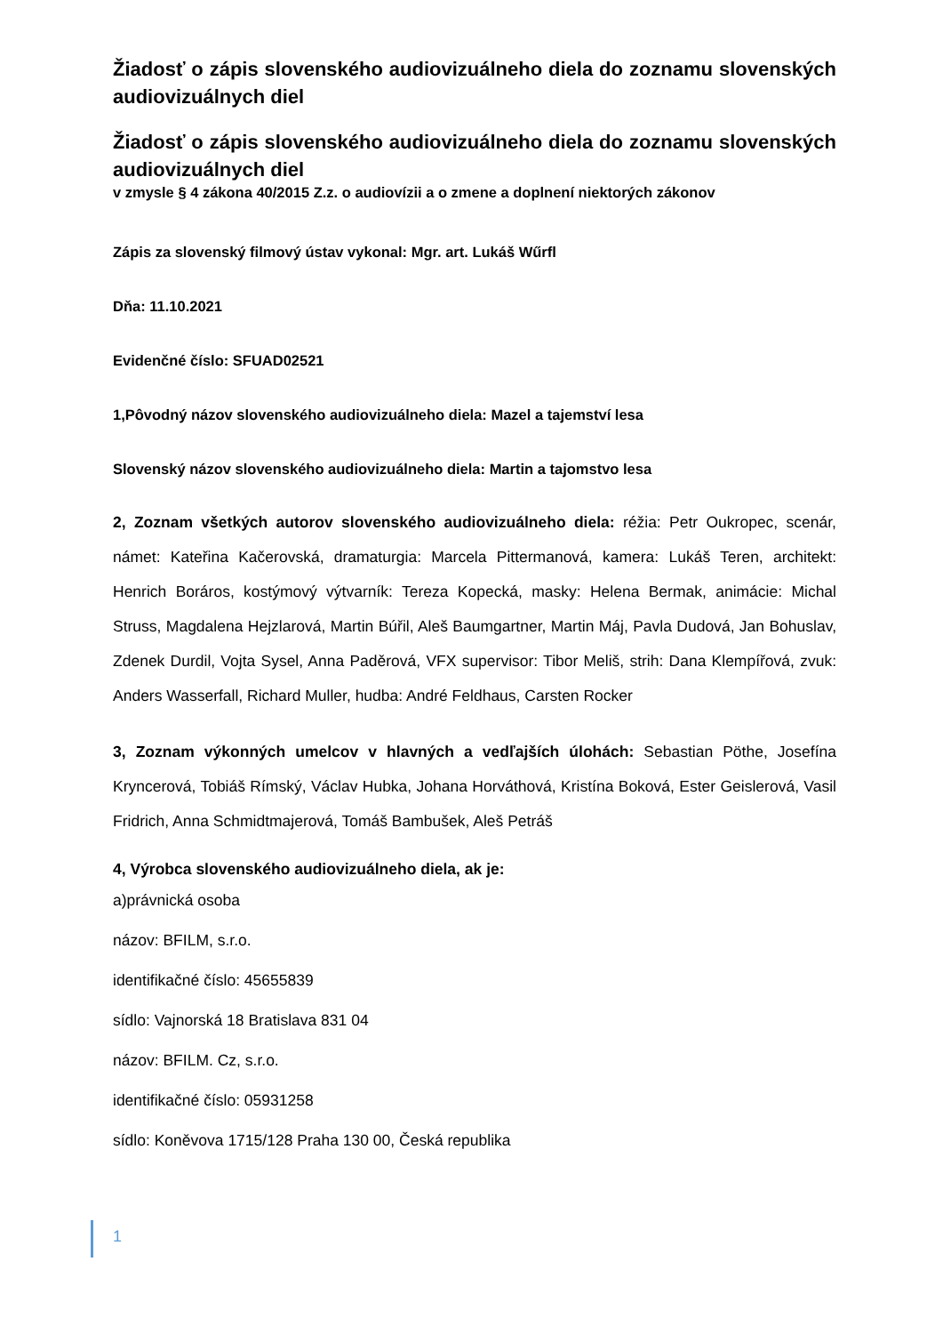Žiadosť o zápis slovenského audiovizuálneho diela do zoznamu slovenských audiovizuálnych diel
Žiadosť o zápis slovenského audiovizuálneho diela do zoznamu slovenských audiovizuálnych diel
v zmysle § 4 zákona 40/2015 Z.z. o audiovízii a o zmene a doplnení niektorých zákonov
Zápis za slovenský filmový ústav vykonal: Mgr. art. Lukáš Wűrfl
Dňa: 11.10.2021
Evidenčné číslo: SFUAD02521
1,Pôvodný názov slovenského audiovizuálneho diela: Mazel a tajemství lesa
Slovenský názov slovenského audiovizuálneho diela: Martin a tajomstvo lesa
2, Zoznam všetkých autorov slovenského audiovizuálneho diela: réžia: Petr Oukropec, scenár, námet: Kateřina Kačerovská, dramaturgia: Marcela Pittermanová, kamera: Lukáš Teren, architekt: Henrich Boráros, kostýmový výtvarník: Tereza Kopecká, masky: Helena Bermak, animácie: Michal Struss, Magdalena Hejzlarová, Martin Búřil, Aleš Baumgartner, Martin Máj, Pavla Dudová, Jan Bohuslav, Zdenek Durdil, Vojta Sysel, Anna Paděrová, VFX supervisor: Tibor Meliš, strih: Dana Klempířová, zvuk: Anders Wasserfall, Richard Muller, hudba: André Feldhaus, Carsten Rocker
3, Zoznam výkonných umelcov v hlavných a vedľajších úlohách: Sebastian Pöthe, Josefína Kryncerová, Tobiáš Rímský, Václav Hubka, Johana Horváthová, Kristína Boková, Ester Geislerová, Vasil Fridrich, Anna Schmidtmajerová, Tomáš Bambušek, Aleš Petráš
4, Výrobca slovenského audiovizuálneho diela, ak je:
a)právnická osoba
názov: BFILM, s.r.o.
identifikačné číslo: 45655839
sídlo: Vajnorská 18 Bratislava 831 04
názov: BFILM. Cz, s.r.o.
identifikačné číslo: 05931258
sídlo: Koněvova 1715/128 Praha 130 00, Česká republika
1